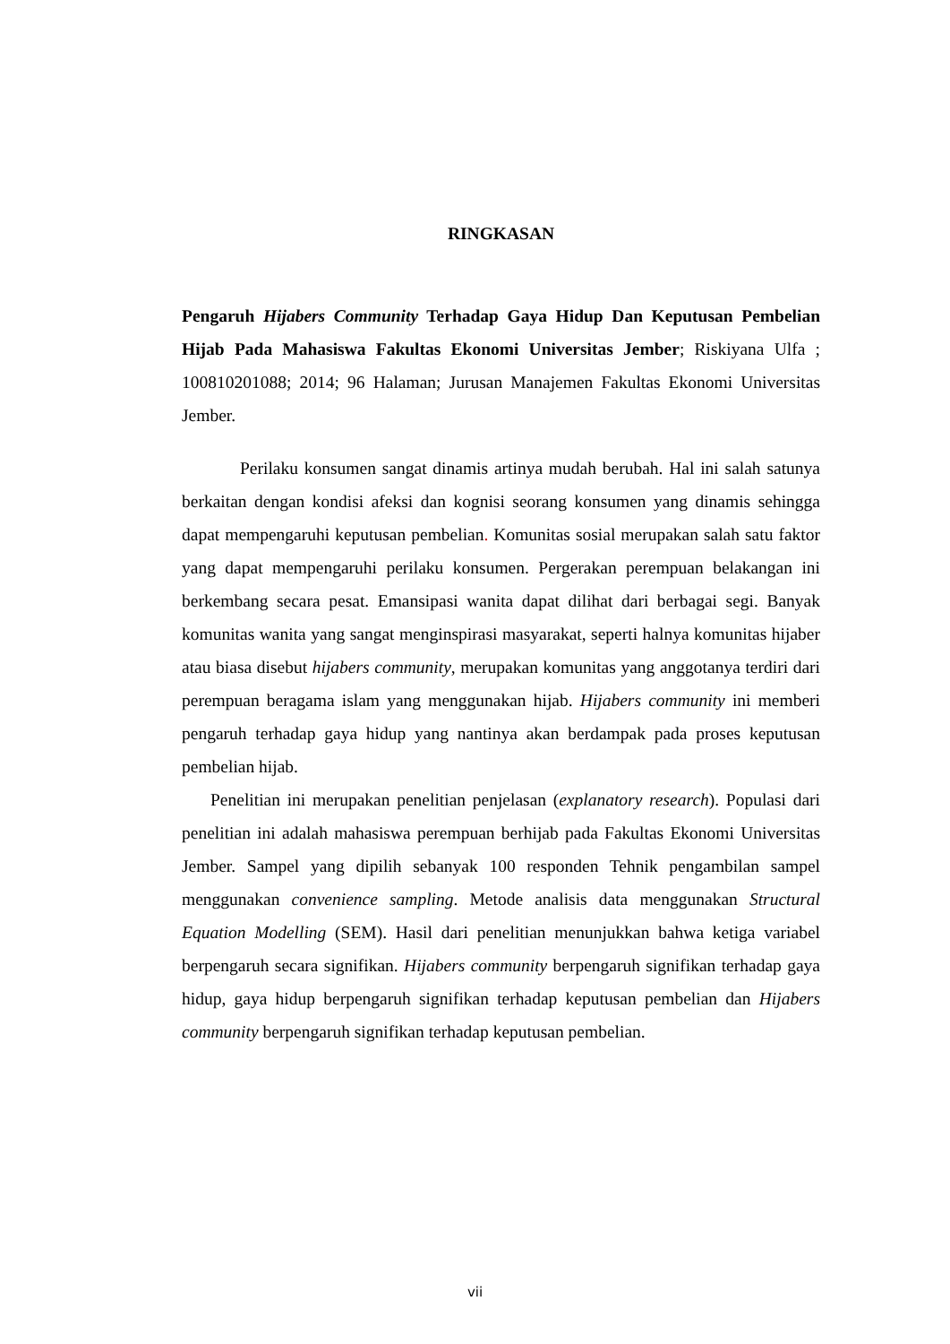RINGKASAN
Pengaruh Hijabers Community Terhadap Gaya Hidup Dan Keputusan Pembelian Hijab Pada Mahasiswa Fakultas Ekonomi Universitas Jember; Riskiyana Ulfa ; 100810201088; 2014; 96 Halaman; Jurusan Manajemen Fakultas Ekonomi Universitas Jember.
Perilaku konsumen sangat dinamis artinya mudah berubah. Hal ini salah satunya berkaitan dengan kondisi afeksi dan kognisi seorang konsumen yang dinamis sehingga dapat mempengaruhi keputusan pembelian. Komunitas sosial merupakan salah satu faktor yang dapat mempengaruhi perilaku konsumen. Pergerakan perempuan belakangan ini berkembang secara pesat. Emansipasi wanita dapat dilihat dari berbagai segi. Banyak komunitas wanita yang sangat menginspirasi masyarakat, seperti halnya komunitas hijaber atau biasa disebut hijabers community, merupakan komunitas yang anggotanya terdiri dari perempuan beragama islam yang menggunakan hijab. Hijabers community ini memberi pengaruh terhadap gaya hidup yang nantinya akan berdampak pada proses keputusan pembelian hijab.
Penelitian ini merupakan penelitian penjelasan (explanatory research). Populasi dari penelitian ini adalah mahasiswa perempuan berhijab pada Fakultas Ekonomi Universitas Jember. Sampel yang dipilih sebanyak 100 responden Tehnik pengambilan sampel menggunakan convenience sampling. Metode analisis data menggunakan Structural Equation Modelling (SEM). Hasil dari penelitian menunjukkan bahwa ketiga variabel berpengaruh secara signifikan. Hijabers community berpengaruh signifikan terhadap gaya hidup, gaya hidup berpengaruh signifikan terhadap keputusan pembelian dan Hijabers community berpengaruh signifikan terhadap keputusan pembelian.
vii